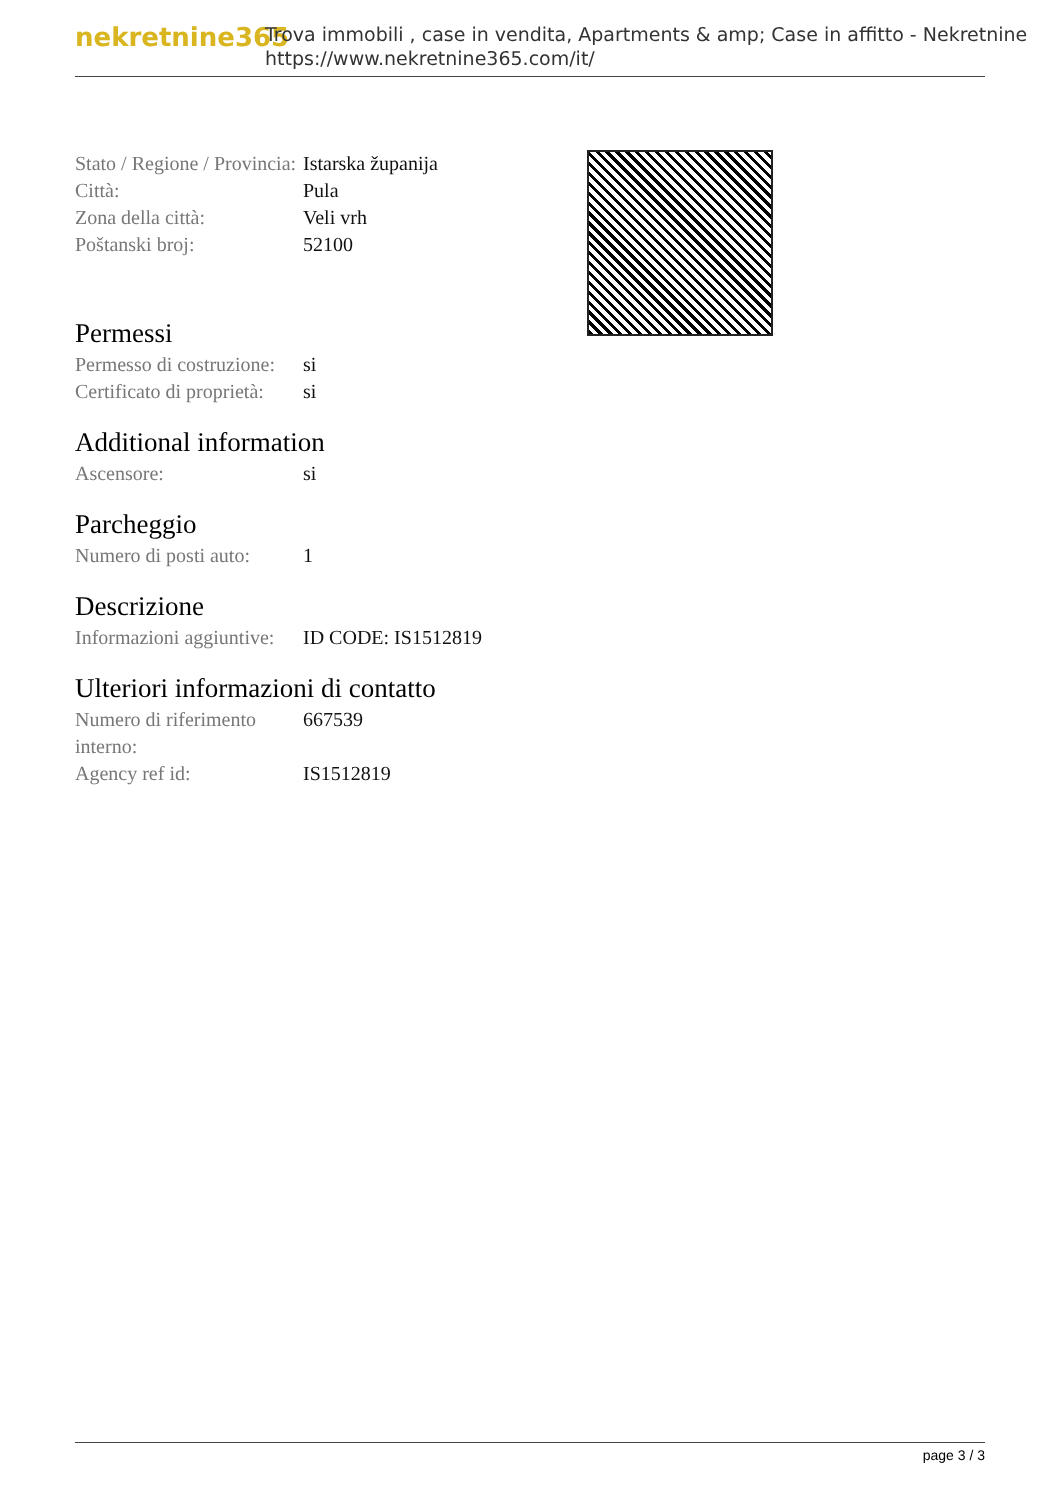nekretnine365
Trova immobili , case in vendita, Apartments & amp; Case in affitto - Nekretnine
https://www.nekretnine365.com/it/
| Stato / Regione / Provincia: | Istarska županija |
| Città: | Pula |
| Zona della città: | Veli vrh |
| Poštanski broj: | 52100 |
Permessi
| Permesso di costruzione: | si |
| Certificato di proprietà: | si |
Additional information
| Ascensore: | si |
Parcheggio
| Numero di posti auto: | 1 |
Descrizione
| Informazioni aggiuntive: | ID CODE: IS1512819 |
Ulteriori informazioni di contatto
| Numero di riferimento interno: | 667539 |
| Agency ref id: | IS1512819 |
page 3 / 3